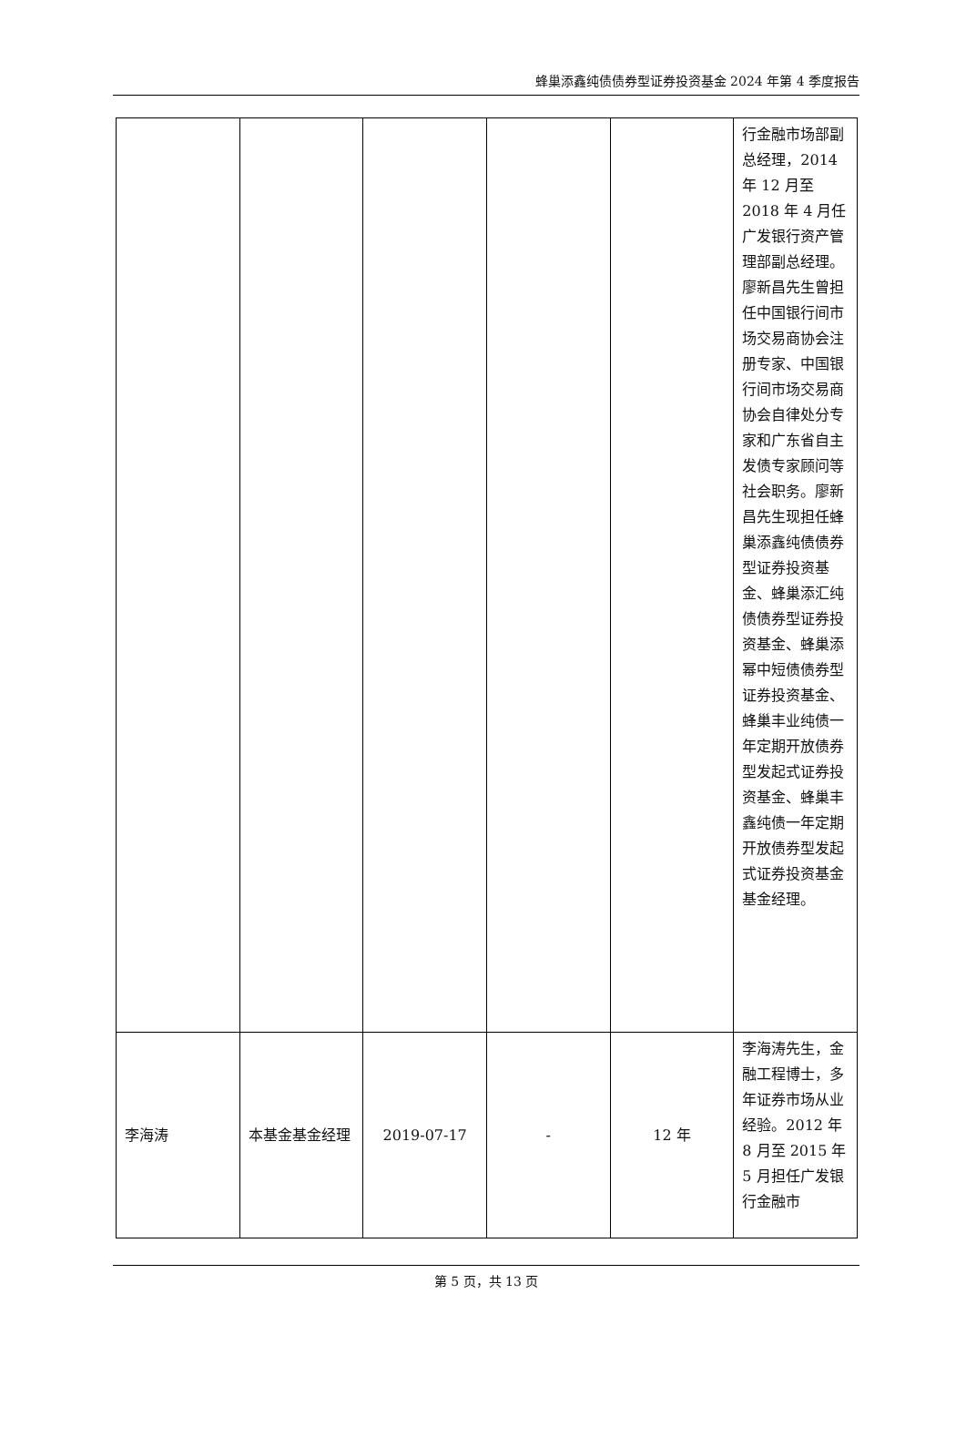蜂巢添鑫纯债债券型证券投资基金 2024 年第 4 季度报告
| | | | | | 行金融市场部副总经理，2014 年 12 月至 2018 年 4 月任广发银行资产管理部副总经理。廖新昌先生曾担任中国银行间市场交易商协会注册专家、中国银行间市场交易商协会自律处分专家和广东省自主发债专家顾问等社会职务。廖新昌先生现担任蜂巢添鑫纯债债券型证券投资基金、蜂巢添汇纯债债券型证券投资基金、蜂巢添幂中短债债券型证券投资基金、蜂巢丰业纯债一年定期开放债券型发起式证券投资基金、蜂巢丰鑫纯债一年定期开放债券型发起式证券投资基金基金经理。 |
| 李海涛 | 本基金基金经理 | 2019-07-17 | - | 12 年 | 李海涛先生，金融工程博士，多年证券市场从业经验。2012 年 8 月至 2015 年 5 月担任广发银行金融市 |
第 5 页，共 13 页